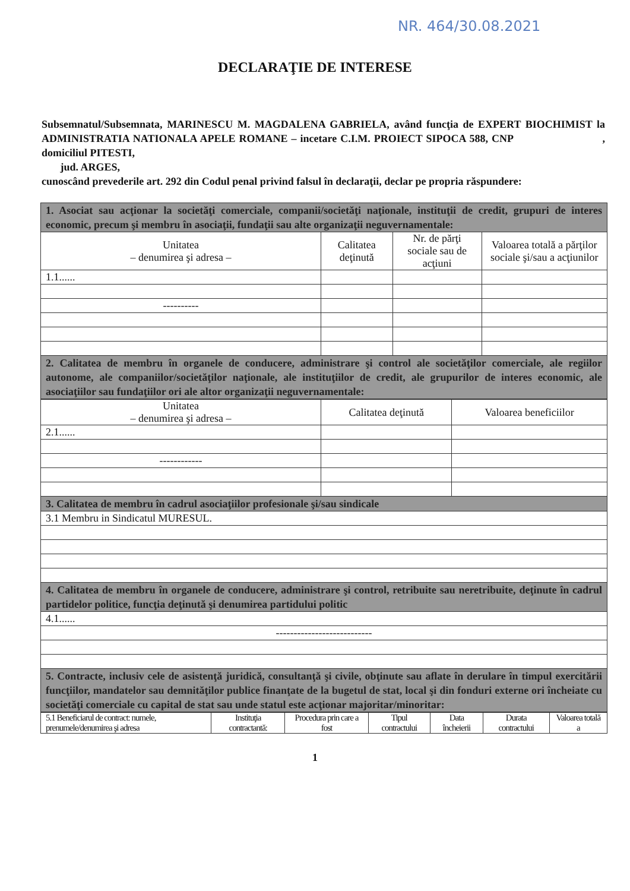NR. 464/30.08.2021
DECLARAŢIE DE INTERESE
Subsemnatul/Subsemnata, MARINESCU M. MAGDALENA GABRIELA, având funcţia de EXPERT BIOCHIMIST la ADMINISTRATIA NATIONALA APELE ROMANE – incetare C.I.M. PROIECT SIPOCA 588, CNP , domiciliul PITESTI,
jud. ARGES,
cunoscând prevederile art. 292 din Codul penal privind falsul în declaraţii, declar pe propria răspundere:
| 1. Asociat sau acţionar la societăţi comerciale, companii/societăţi naţionale, instituţii de credit, grupuri de interes economic, precum şi membru în asociaţii, fundaţii sau alte organizaţii neguvernamentale: | | | |
| Unitatea – denumirea şi adresa – | Calitatea deţinută | Nr. de părţi sociale sau de acţiuni | Valoarea totală a părţilor sociale şi/sau a acţiunilor |
| 1.1...... | | | |
| ---------- | | | |
| 2. Calitatea de membru în organele de conducere, administrare şi control ale societăţilor comerciale, ale regiilor autonome, ale companiilor/societăţilor naţionale, ale instituţiilor de credit, ale grupurilor de interes economic, ale asociaţiilor sau fundaţiilor ori ale altor organizaţii neguvernamentale: | | | |
| Unitatea – denumirea şi adresa – | Calitatea deţinută | Valoarea beneficiilor |
| --- | --- | --- |
| 2.1...... | | |
| ------------ | | |
| 3. Calitatea de membru în cadrul asociaţiilor profesionale şi/sau sindicale | | |
| 3.1 Membru in Sindicatul MURESUL. | | |
| 4. Calitatea de membru în organele de conducere, administrare şi control, retribuite sau neretribuite, deţinute în cadrul partidelor politice, funcţia deţinută şi denumirea partidului politic | | |
| 4.1...... | | |
| --------------------------- | | |
| 5. Contracte, inclusiv cele de asistenţă juridică, consultanţă şi civile, obţinute sau aflate în derulare în timpul exercitării funcţiilor, mandatelor sau demnităţilor publice finanţate de la bugetul de stat, local şi din fonduri externe ori încheiate cu societăţi comerciale cu capital de stat sau unde statul este acţionar majoritar/minoritar: | | |
| 5.1 Beneficiarul de contract: numele, prenumele/denumirea şi adresa | Instituţia contractantă: | Procedura prin care a fost | Tipul contractului | Data încheierii | Durata contractului | Valoarea totală a |
1